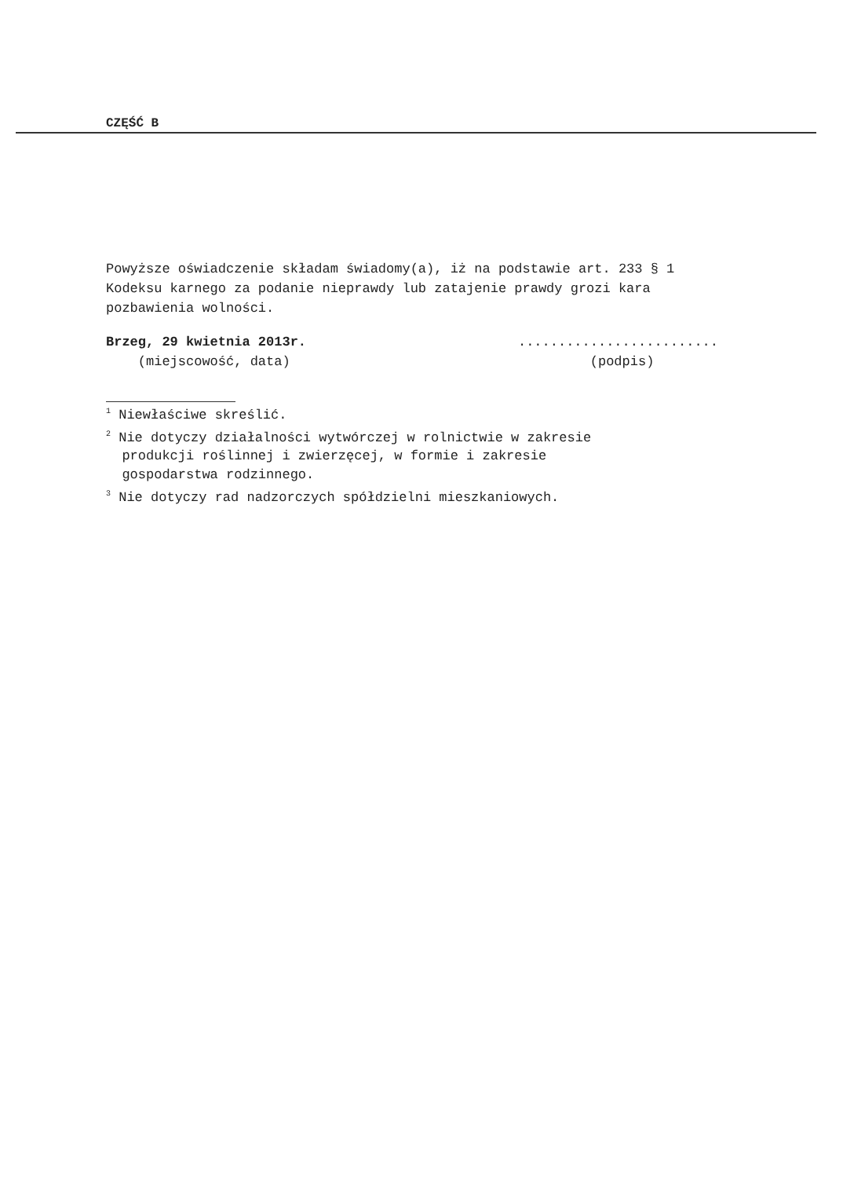CZĘŚĆ B
Powyższe oświadczenie składam świadomy(a), iż na podstawie art. 233 § 1 Kodeksu karnego za podanie nieprawdy lub zatajenie prawdy grozi kara pozbawienia wolności.
Brzeg, 29 kwietnia 2013r.
(miejscowość, data)
.........................
(podpis)
<sup>1</sup> Niewłaściwe skreślić.
<sup>2</sup> Nie dotyczy działalności wytwórczej w rolnictwie w zakresie
produkcji roślinnej i zwierzęcej, w formie i zakresie
gospodarstwa rodzinnego.
<sup>3</sup> Nie dotyczy rad nadzorczych spółdzielni mieszkaniowych.